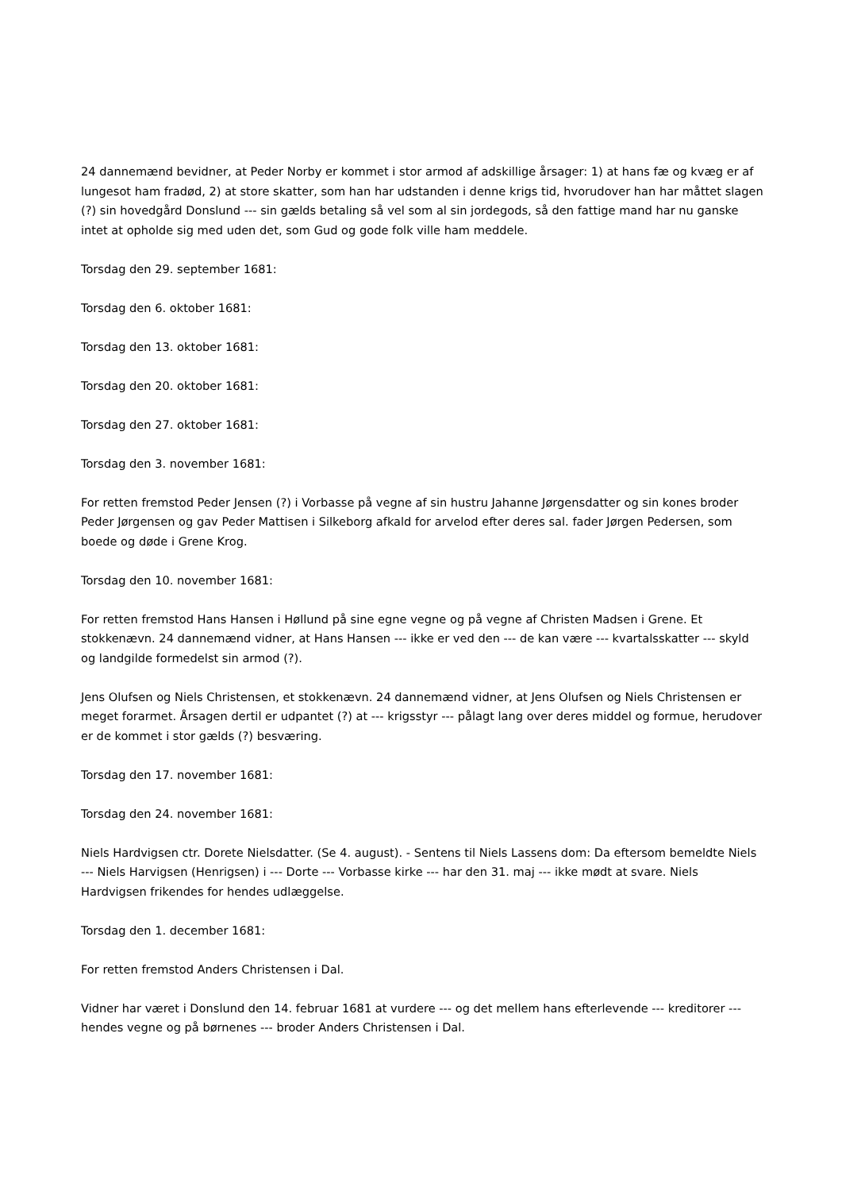24 dannemænd bevidner, at Peder Norby er kommet i stor armod af adskillige årsager: 1) at hans fæ og kvæg er af lungesot ham fradød, 2) at store skatter, som han har udstanden i denne krigs tid, hvorudover han har måttet slagen (?) sin hovedgård Donslund --- sin gælds betaling så vel som al sin jordegods, så den fattige mand har nu ganske intet at opholde sig med uden det, som Gud og gode folk ville ham meddele.
Torsdag den 29. september 1681:
Torsdag den 6. oktober 1681:
Torsdag den 13. oktober 1681:
Torsdag den 20. oktober 1681:
Torsdag den 27. oktober 1681:
Torsdag den 3. november 1681:
For retten fremstod Peder Jensen (?) i Vorbasse på vegne af sin hustru Jahanne Jørgensdatter og sin kones broder Peder Jørgensen og gav Peder Mattisen i Silkeborg afkald for arvelod efter deres sal. fader Jørgen Pedersen, som boede og døde i Grene Krog.
Torsdag den 10. november 1681:
For retten fremstod Hans Hansen i Høllund på sine egne vegne og på vegne af Christen Madsen i Grene. Et stokkenævn. 24 dannemænd vidner, at Hans Hansen --- ikke er ved den --- de kan være --- kvartalsskatter --- skyld og landgilde formedelst sin armod (?).
Jens Olufsen og Niels Christensen, et stokkenævn. 24 dannemænd vidner, at Jens Olufsen og Niels Christensen er meget forarmet. Årsagen dertil er udpantet (?) at --- krigsstyr --- pålagt lang over deres middel og formue, herudover er de kommet i stor gælds (?) besværing.
Torsdag den 17. november 1681:
Torsdag den 24. november 1681:
Niels Hardvigsen ctr. Dorete Nielsdatter. (Se 4. august). - Sentens til Niels Lassens dom: Da eftersom bemeldte Niels --- Niels Harvigsen (Henrigsen) i --- Dorte --- Vorbasse kirke --- har den 31. maj --- ikke mødt at svare. Niels Hardvigsen frikendes for hendes udlæggelse.
Torsdag den 1. december 1681:
For retten fremstod Anders Christensen i Dal.
Vidner har været i Donslund den 14. februar 1681 at vurdere --- og det mellem hans efterlevende --- kreditorer --- hendes vegne og på børnenes --- broder Anders Christensen i Dal.